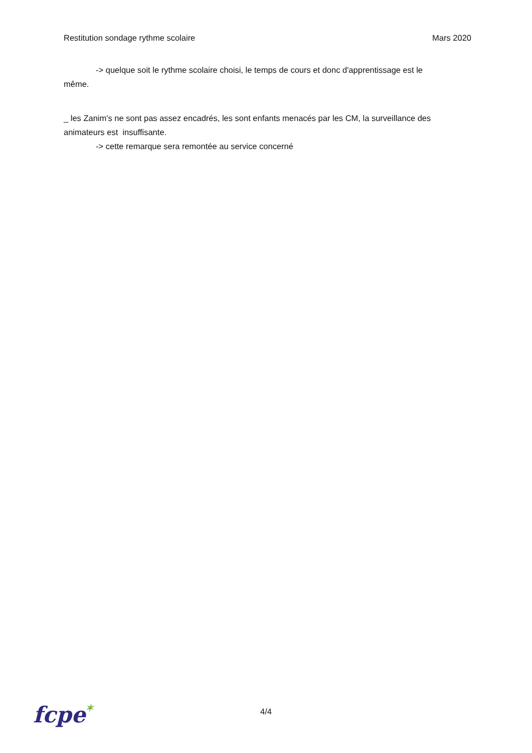Restitution sondage rythme scolaire Mars 2020
-> quelque soit le rythme scolaire choisi, le temps de cours et donc d'apprentissage est le
même.
_ les Zanim's ne sont pas assez encadrés, les sont enfants menacés par les CM, la surveillance des animateurs est insuffisante.
-> cette remarque sera remontée au service concerné
fcpe✶
4/4